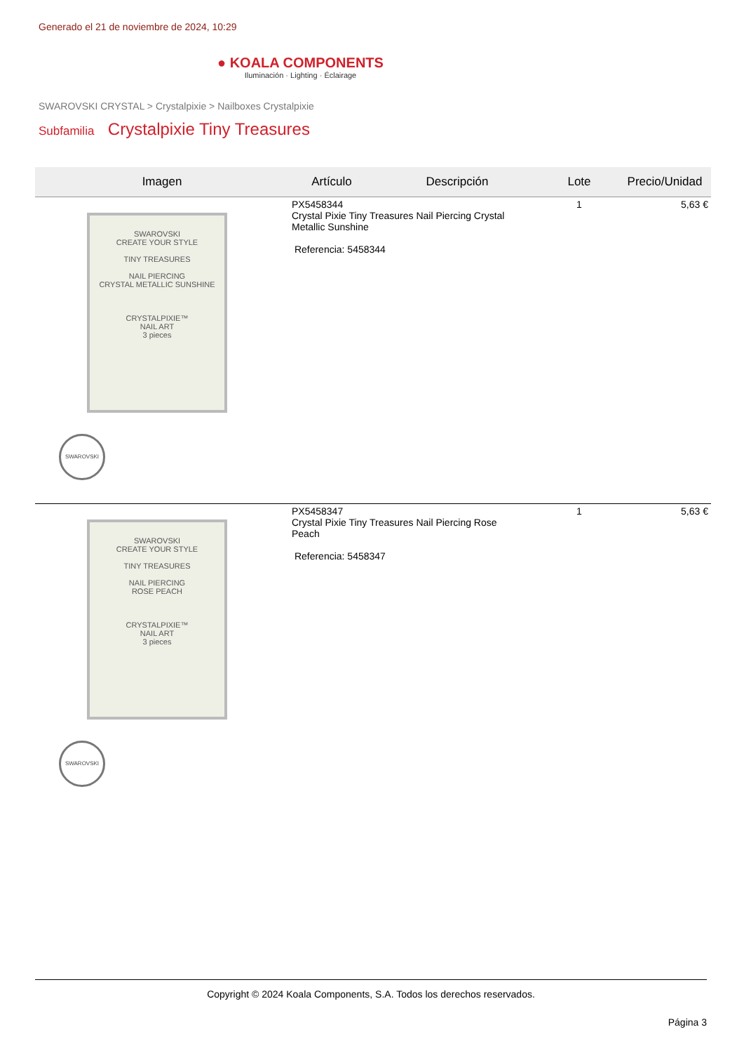Generado el 21 de noviembre de 2024, 10:29
● KOALA COMPONENTS
Iluminación · Lighting · Éclairage
SWAROVSKI CRYSTAL > Crystalpixie > Nailboxes Crystalpixie
Subfamilia Crystalpixie Tiny Treasures
| Imagen | Artículo | Descripción | Lote | Precio/Unidad |
| --- | --- | --- | --- | --- |
| SWAROVSKI CREATE YOUR STYLE TINY TREASURES NAIL PIERCING CRYSTAL METALLIC SUNSHINE CRYSTALPIXIE™ NAIL ART 3 pieces SWAROVSKI | PX5458344 Crystal Pixie Tiny Treasures Nail Piercing Crystal Metallic Sunshine Referencia: 5458344 | | 1 | 5,63 € |
| SWAROVSKI CREATE YOUR STYLE TINY TREASURES NAIL PIERCING ROSE PEACH CRYSTALPIXIE™ NAIL ART 3 pieces SWAROVSKI | PX5458347 Crystal Pixie Tiny Treasures Nail Piercing Rose Peach Referencia: 5458347 | | 1 | 5,63 € |
Copyright © 2024 Koala Components, S.A. Todos los derechos reservados.
Página 3